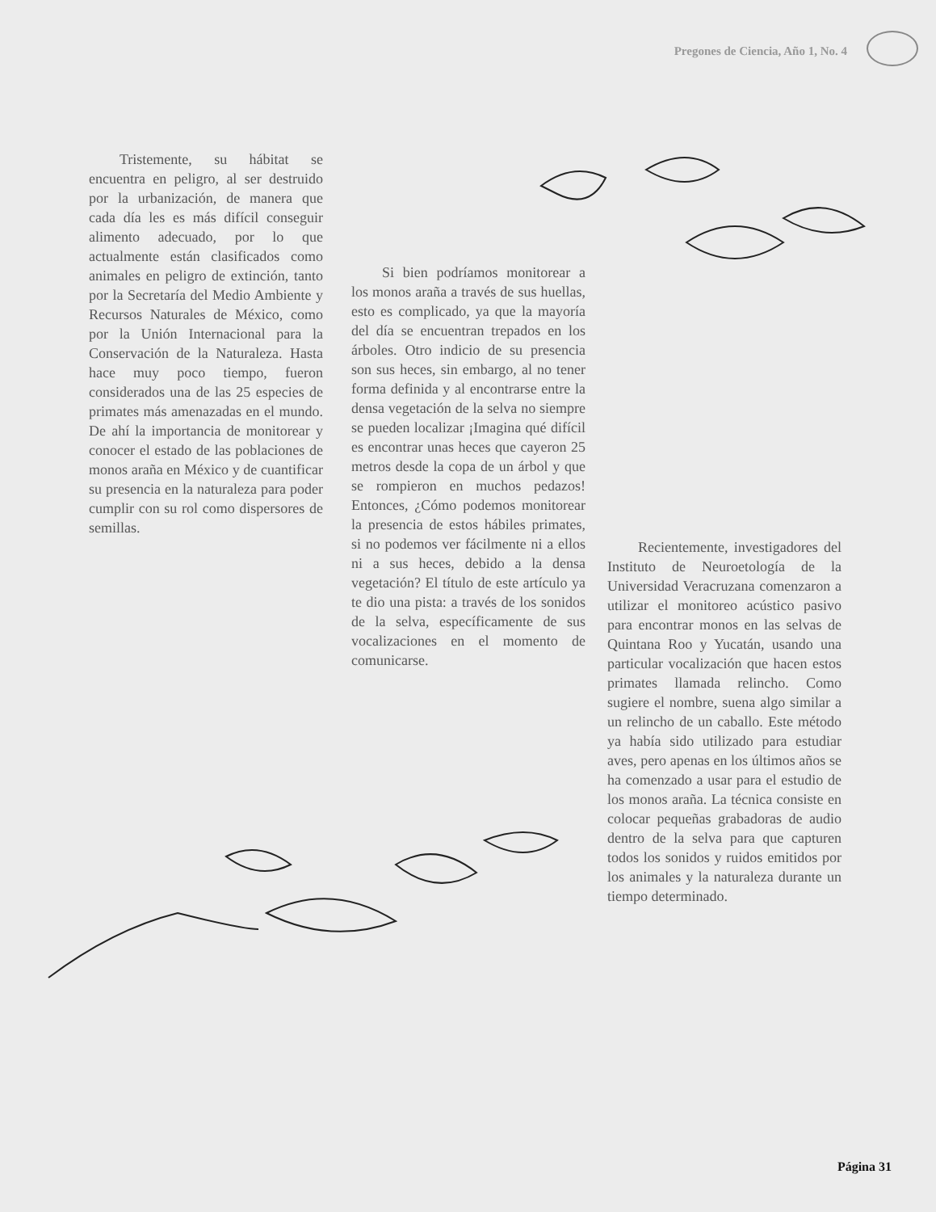Pregones de Ciencia, Año 1, No. 4
Tristemente, su hábitat se encuentra en peligro, al ser destruido por la urbanización, de manera que cada día les es más difícil conseguir alimento adecuado, por lo que actualmente están clasificados como animales en peligro de extinción, tanto por la Secretaría del Medio Ambiente y Recursos Naturales de México, como por la Unión Internacional para la Conservación de la Naturaleza. Hasta hace muy poco tiempo, fueron considerados una de las 25 especies de primates más amenazadas en el mundo. De ahí la importancia de monitorear y conocer el estado de las poblaciones de monos araña en México y de cuantificar su presencia en la naturaleza para poder cumplir con su rol como dispersores de semillas.
Si bien podríamos monitorear a los monos araña a través de sus huellas, esto es complicado, ya que la mayoría del día se encuentran trepados en los árboles. Otro indicio de su presencia son sus heces, sin embargo, al no tener forma definida y al encontrarse entre la densa vegetación de la selva no siempre se pueden localizar ¡Imagina qué difícil es encontrar unas heces que cayeron 25 metros desde la copa de un árbol y que se rompieron en muchos pedazos! Entonces, ¿Cómo podemos monitorear la presencia de estos hábiles primates, si no podemos ver fácilmente ni a ellos ni a sus heces, debido a la densa vegetación? El título de este artículo ya te dio una pista: a través de los sonidos de la selva, específicamente de sus vocalizaciones en el momento de comunicarse.
Recientemente, investigadores del Instituto de Neuroetología de la Universidad Veracruzana comenzaron a utilizar el monitoreo acústico pasivo para encontrar monos en las selvas de Quintana Roo y Yucatán, usando una particular vocalización que hacen estos primates llamada relincho. Como sugiere el nombre, suena algo similar a un relincho de un caballo. Este método ya había sido utilizado para estudiar aves, pero apenas en los últimos años se ha comenzado a usar para el estudio de los monos araña. La técnica consiste en colocar pequeñas grabadoras de audio dentro de la selva para que capturen todos los sonidos y ruidos emitidos por los animales y la naturaleza durante un tiempo determinado.
Página 31